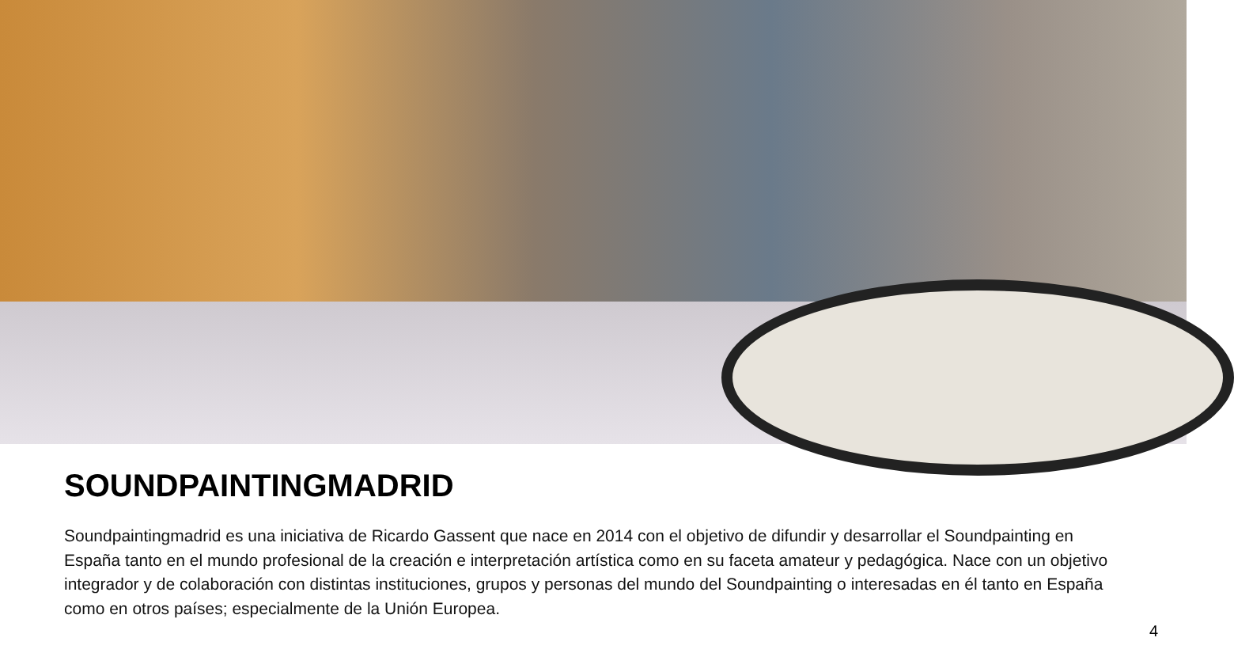SOUNDPAINTINGMADRID
Soundpaintingmadrid es una iniciativa de Ricardo Gassent que nace en 2014 con el objetivo de difundir y desarrollar el Soundpainting en España tanto en el mundo profesional de la creación e interpretación artística como en su faceta amateur y pedagógica. Nace con un objetivo integrador y de colaboración con distintas instituciones, grupos y personas del mundo del Soundpainting o interesadas en él tanto en España como en otros países; especialmente de la Unión Europea.
4